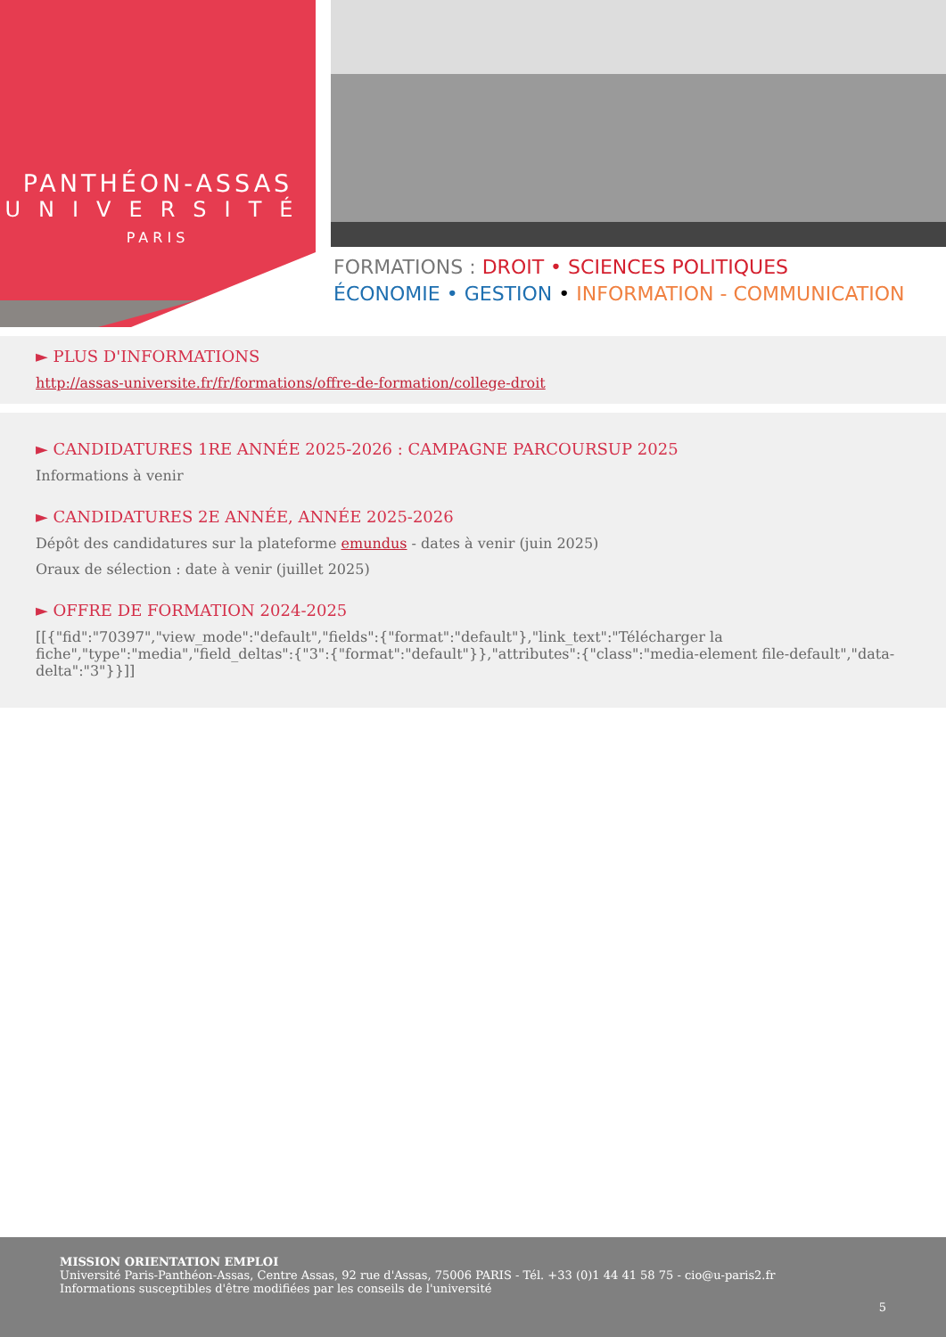PANTHÉON-ASSAS
UNIVERSITÉ
PARIS
FORMATIONS : DROIT • SCIENCES POLITIQUES
ÉCONOMIE • GESTION • INFORMATION - COMMUNICATION
► PLUS D'INFORMATIONS
http://assas-universite.fr/fr/formations/offre-de-formation/college-droit
► CANDIDATURES 1RE ANNÉE 2025-2026 : CAMPAGNE PARCOURSUP 2025
Informations à venir
► CANDIDATURES 2E ANNÉE, ANNÉE 2025-2026
Dépôt des candidatures sur la plateforme emundus - dates à venir (juin 2025)
Oraux de sélection : date à venir (juillet 2025)
► OFFRE DE FORMATION 2024-2025
[[{"fid":"70397","view_mode":"default","fields":{"format":"default"},"link_text":"Télécharger la fiche","type":"media","field_deltas":{"3":{"format":"default"}},"attributes":{"class":"media-element file-default","data-delta":"3"}}]]
MISSION ORIENTATION EMPLOI
Université Paris-Panthéon-Assas, Centre Assas, 92 rue d'Assas, 75006 PARIS - Tél. +33 (0)1 44 41 58 75 - cio@u-paris2.fr
Informations susceptibles d'être modifiées par les conseils de l'université
5